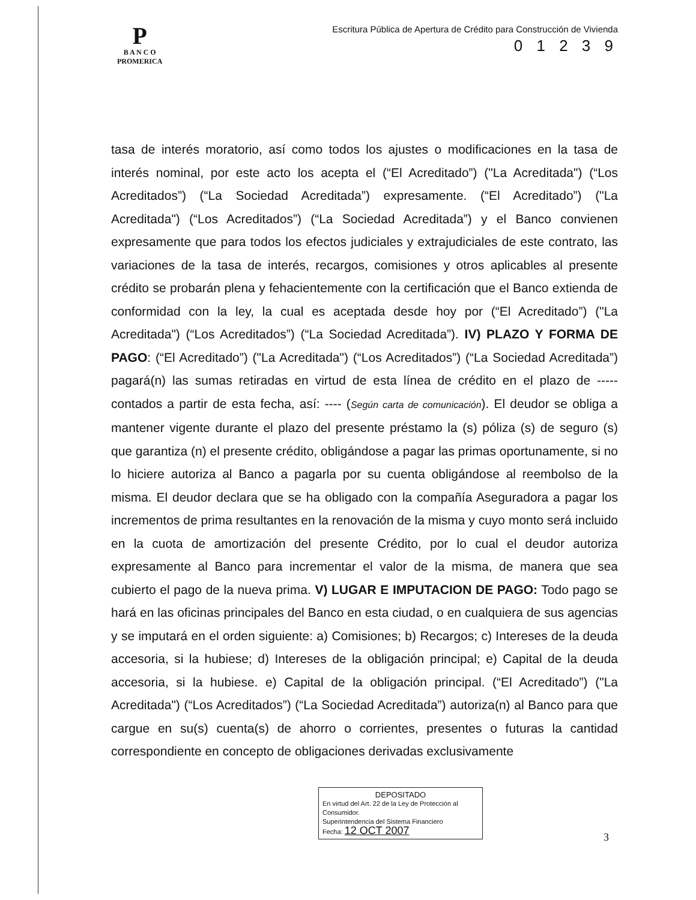P
B A N C O
PROMERICA
Escritura Pública de Apertura de Crédito para Construcción de Vivienda
0 1 2 3 9
tasa de interés moratorio, así como todos los ajustes o modificaciones en la tasa de interés nominal, por este acto los acepta el (“El Acreditado”) ("La Acreditada") (“Los Acreditados”) (“La Sociedad Acreditada”) expresamente. (“El Acreditado”) ("La Acreditada") (“Los Acreditados”) (“La Sociedad Acreditada”) y el Banco convienen expresamente que para todos los efectos judiciales y extrajudiciales de este contrato, las variaciones de la tasa de interés, recargos, comisiones y otros aplicables al presente crédito se probarán plena y fehacientemente con la certificación que el Banco extienda de conformidad con la ley, la cual es aceptada desde hoy por (“El Acreditado”) ("La Acreditada") (“Los Acreditados”) (“La Sociedad Acreditada”). IV) PLAZO Y FORMA DE PAGO: (“El Acreditado”) ("La Acreditada") (“Los Acreditados”) (“La Sociedad Acreditada”) pagará(n) las sumas retiradas en virtud de esta línea de crédito en el plazo de ----- contados a partir de esta fecha, así: ---- (Según carta de comunicación). El deudor se obliga a mantener vigente durante el plazo del presente préstamo la (s) póliza (s) de seguro (s) que garantiza (n) el presente crédito, obligándose a pagar las primas oportunamente, si no lo hiciere autoriza al Banco a pagarla por su cuenta obligándose al reembolso de la misma. El deudor declara que se ha obligado con la compañía Aseguradora a pagar los incrementos de prima resultantes en la renovación de la misma y cuyo monto será incluido en la cuota de amortización del presente Crédito, por lo cual el deudor autoriza expresamente al Banco para incrementar el valor de la misma, de manera que sea cubierto el pago de la nueva prima. V) LUGAR E IMPUTACION DE PAGO: Todo pago se hará en las oficinas principales del Banco en esta ciudad, o en cualquiera de sus agencias y se imputará en el orden siguiente: a) Comisiones; b) Recargos; c) Intereses de la deuda accesoria, si la hubiese; d) Intereses de la obligación principal; e) Capital de la deuda accesoria, si la hubiese. e) Capital de la obligación principal. (“El Acreditado”) ("La Acreditada") (“Los Acreditados”) (“La Sociedad Acreditada”) autoriza(n) al Banco para que cargue en su(s) cuenta(s) de ahorro o corrientes, presentes o futuras la cantidad correspondiente en concepto de obligaciones derivadas exclusivamente
DEPOSITADO
En virtud del Art. 22 de la Ley de Protección al Consumidor.
Superintendencia del Sistema Financiero
Fecha: 12 OCT 2007
3